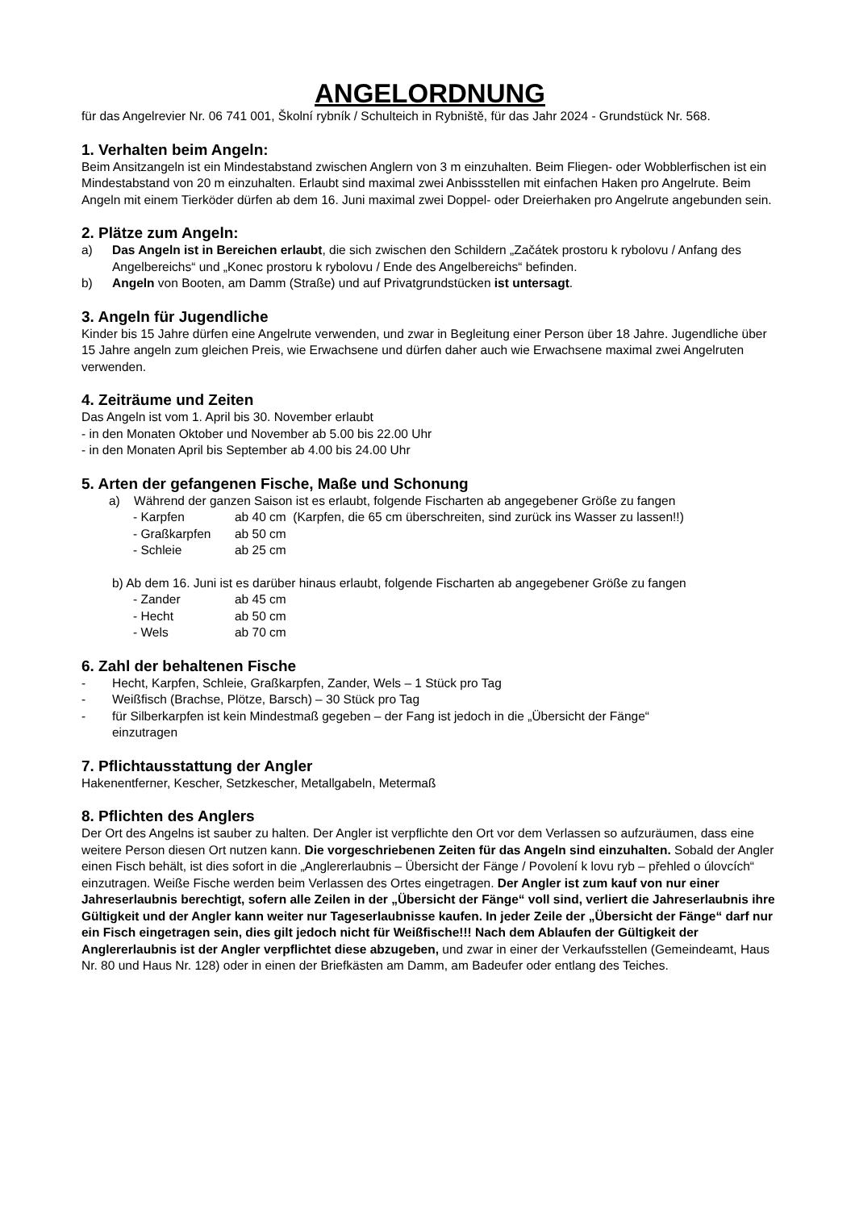ANGELORDNUNG
für das Angelrevier Nr. 06 741 001, Školní rybník / Schulteich in Rybniště, für das Jahr 2024 - Grundstück Nr. 568.
1. Verhalten beim Angeln:
Beim Ansitzangeln ist ein Mindestabstand zwischen Anglern von 3 m einzuhalten. Beim Fliegen- oder Wobblerfischen ist ein Mindestabstand von 20 m einzuhalten. Erlaubt sind maximal zwei Anbissstellen mit einfachen Haken pro Angelrute. Beim Angeln mit einem Tierköder dürfen ab dem 16. Juni maximal zwei Doppel- oder Dreierhaken pro Angelrute angebunden sein.
2. Plätze zum Angeln:
a) Das Angeln ist in Bereichen erlaubt, die sich zwischen den Schildern „Začátek prostoru k rybolovu / Anfang des Angelbereichs“ und „Konec prostoru k rybolovu / Ende des Angelbereichs“ befinden.
b) Angeln von Booten, am Damm (Straße) und auf Privatgrundstücken ist untersagt.
3. Angeln für Jugendliche
Kinder bis 15 Jahre dürfen eine Angelrute verwenden, und zwar in Begleitung einer Person über 18 Jahre. Jugendliche über 15 Jahre angeln zum gleichen Preis, wie Erwachsene und dürfen daher auch wie Erwachsene maximal zwei Angelruten verwenden.
4. Zeiträume und Zeiten
Das Angeln ist vom 1. April bis 30. November erlaubt
- in den Monaten Oktober und November ab 5.00 bis 22.00 Uhr
- in den Monaten April bis September ab 4.00 bis 24.00 Uhr
5. Arten der gefangenen Fische, Maße und Schonung
a) Während der ganzen Saison ist es erlaubt, folgende Fischarten ab angegebener Größe zu fangen
- Karpfen ab 40 cm (Karpfen, die 65 cm überschreiten, sind zurück ins Wasser zu lassen!!)
- Graßkarpfen ab 50 cm
- Schleie ab 25 cm
b) Ab dem 16. Juni ist es darüber hinaus erlaubt, folgende Fischarten ab angegebener Größe zu fangen
- Zander ab 45 cm
- Hecht ab 50 cm
- Wels ab 70 cm
6. Zahl der behaltenen Fische
- Hecht, Karpfen, Schleie, Graßkarpfen, Zander, Wels – 1 Stück pro Tag
- Weißfisch (Brachse, Plötze, Barsch) – 30 Stück pro Tag
- für Silberkarpfen ist kein Mindestmaß gegeben – der Fang ist jedoch in die „Übersicht der Fänge“ einzutragen
7. Pflichtausstattung der Angler
Hakenentferner, Kescher, Setzkescher, Metallgabeln, Metermaß
8. Pflichten des Anglers
Der Ort des Angelns ist sauber zu halten. Der Angler ist verpflichte den Ort vor dem Verlassen so aufzuräumen, dass eine weitere Person diesen Ort nutzen kann. Die vorgeschriebenen Zeiten für das Angeln sind einzuhalten. Sobald der Angler einen Fisch behält, ist dies sofort in die „Anglererlaubnis – Übersicht der Fänge / Povolení k lovu ryb – přehled o úlovcích“ einzutragen. Weiße Fische werden beim Verlassen des Ortes eingetragen. Der Angler ist zum kauf von nur einer Jahreserlaubnis berechtigt, sofern alle Zeilen in der „Übersicht der Fänge“ voll sind, verliert die Jahreserlaubnis ihre Gültigkeit und der Angler kann weiter nur Tageserlaubnisse kaufen. In jeder Zeile der „Übersicht der Fänge“ darf nur ein Fisch eingetragen sein, dies gilt jedoch nicht für Weißfische!!! Nach dem Ablaufen der Gültigkeit der Anglererlaubnis ist der Angler verpflichtet diese abzugeben, und zwar in einer der Verkaufsstellen (Gemeindeamt, Haus Nr. 80 und Haus Nr. 128) oder in einen der Briefkästen am Damm, am Badeufer oder entlang des Teiches.